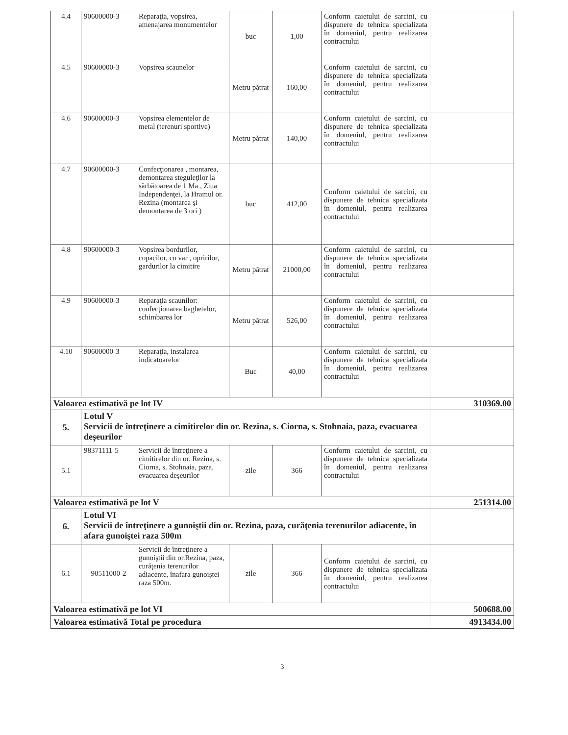| 4.4 | 90600000-3 | Reparaţia, vopsirea, amenajarea monumentelor | buc | 1,00 | Conform caietului de sarcini, cu dispunere de tehnica specializata în domeniul, pentru realizarea contractului | |
| 4.5 | 90600000-3 | Vopsirea scaunelor | Metru pătrat | 160,00 | Conform caietului de sarcini, cu dispunere de tehnica specializata în domeniul, pentru realizarea contractului | |
| 4.6 | 90600000-3 | Vopsirea elementelor de metal (terenuri sportive) | Metru pătrat | 140,00 | Conform caietului de sarcini, cu dispunere de tehnica specializata în domeniul, pentru realizarea contractului | |
| 4.7 | 90600000-3 | Confecţionarea , montarea, demontarea steguleţilor la sărbătoarea de 1 Ma , Ziua Independenţei, la Hramul or. Rezina (montarea şi demontarea de 3 ori ) | buc | 412,00 | Conform caietului de sarcini, cu dispunere de tehnica specializata în domeniul, pentru realizarea contractului | |
| 4.8 | 90600000-3 | Vopsirea bordurilor, copacilor, cu var , opririlor, gardurilor la cimitire | Metru pătrat | 21000,00 | Conform caietului de sarcini, cu dispunere de tehnica specializata în domeniul, pentru realizarea contractului | |
| 4.9 | 90600000-3 | Reparaţia scaunilor: confecţionarea baghetelor, schimbarea lor | Metru pătrat | 526,00 | Conform caietului de sarcini, cu dispunere de tehnica specializata în domeniul, pentru realizarea contractului | |
| 4.10 | 90600000-3 | Reparaţia, instalarea indicatoarelor | Buc | 40,00 | Conform caietului de sarcini, cu dispunere de tehnica specializata în domeniul, pentru realizarea contractului | |
| Valoarea estimativă pe lot IV | | | | | | 310369.00 |
| 5. | Lotul V Servicii de întreţinere a cimitirelor din or. Rezina, s. Ciorna, s. Stohnaia, paza, evacuarea deşeurilor | | | | | |
| 5.1 | 98371111-5 | Servicii de întreţinere a cimitirelor din or. Rezina, s. Ciorna, s. Stohnaia, paza, evacuarea deşeurilor | zile | 366 | Conform caietului de sarcini, cu dispunere de tehnica specializata în domeniul, pentru realizarea contractului | |
| Valoarea estimativă pe lot V | | | | | | 251314.00 |
| 6. | Lotul VI Servicii de întreţinere a gunoiştii din or. Rezina, paza, curăţenia terenurilor adiacente, în afara gunoiştei raza 500m | | | | | |
| 6.1 | 90511000-2 | Servicii de întreţinere a gunoiştii din or.Rezina, paza, curăţenia terenurilor adiacente, înafara gunoiştei raza 500m. | zile | 366 | Conform caietului de sarcini, cu dispunere de tehnica specializata în domeniul, pentru realizarea contractului | |
| Valoarea estimativă pe lot VI | | | | | | 500688.00 |
| Valoarea estimativă Total pe procedura | | | | | | 4913434.00 |
3